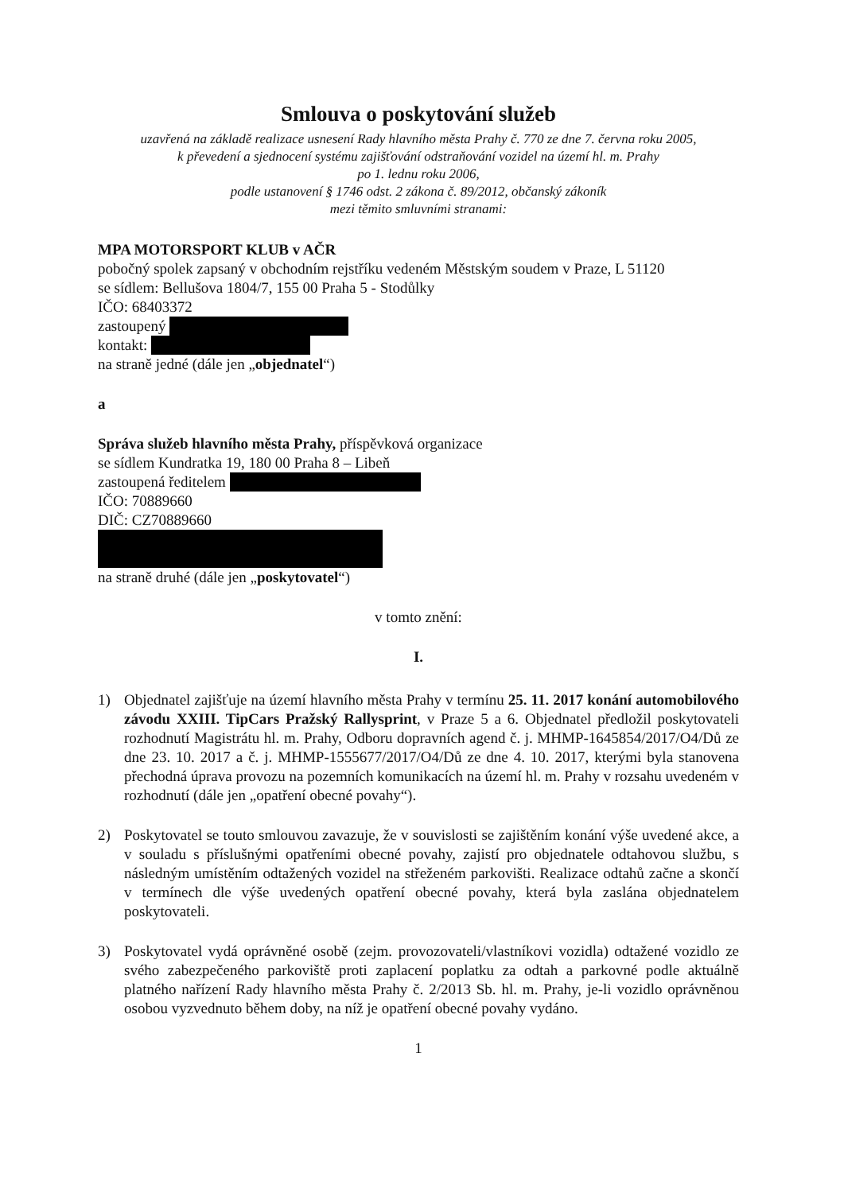Smlouva o poskytování služeb
uzavřená na základě realizace usnesení Rady hlavního města Prahy č. 770 ze dne 7. června roku 2005,
k převedení a sjednocení systému zajišťování odstraňování vozidel na území hl. m. Prahy
po 1. lednu roku 2006,
podle ustanovení § 1746 odst. 2 zákona č. 89/2012, občanský zákoník
mezi těmito smluvními stranami:
MPA MOTORSPORT KLUB v AČR
pobočný spolek zapsaný v obchodním rejstříku vedeném Městským soudem v Praze, L 51120
se sídlem: Bellušova 1804/7, 155 00 Praha 5 - Stodůlky
IČO: 68403372
zastoupený
kontakt:
na straně jedné (dále jen „objednatel“)
a
Správa služeb hlavního města Prahy, příspěvková organizace
se sídlem Kundratka 19, 180 00 Praha 8 – Libeň
zastoupená ředitelem
IČO: 70889660
DIČ: CZ70889660
na straně druhé (dále jen „poskytovatel“)
v tomto znění:
I.
1) Objednatel zajišťuje na území hlavního města Prahy v termínu 25. 11. 2017 konání automobilového závodu XXIII. TipCars Pražský Rallysprint, v Praze 5 a 6. Objednatel předložil poskytovateli rozhodnutí Magistrátu hl. m. Prahy, Odboru dopravních agend č. j. MHMP-1645854/2017/O4/Dů ze dne 23. 10. 2017 a č. j. MHMP-1555677/2017/O4/Dů ze dne 4. 10. 2017, kterými byla stanovena přechodná úprava provozu na pozemních komunikacích na území hl. m. Prahy v rozsahu uvedeném v rozhodnutí (dále jen „opatření obecné povahy“).
2) Poskytovatel se touto smlouvou zavazuje, že v souvislosti se zajištěním konání výše uvedené akce, a v souladu s příslušnými opatřeními obecné povahy, zajistí pro objednatele odtahovou službu, s následným umístěním odtažených vozidel na střeženém parkovišti. Realizace odtahů začne a skončí v termínech dle výše uvedených opatření obecné povahy, která byla zaslána objednatelem poskytovateli.
3) Poskytovatel vydá oprávněné osobě (zejm. provozovateli/vlastníkovi vozidla) odtažené vozidlo ze svého zabezpečeného parkoviště proti zaplacení poplatku za odtah a parkovné podle aktuálně platného nařízení Rady hlavního města Prahy č. 2/2013 Sb. hl. m. Prahy, je-li vozidlo oprávněnou osobou vyzvednuto během doby, na níž je opatření obecné povahy vydáno.
1